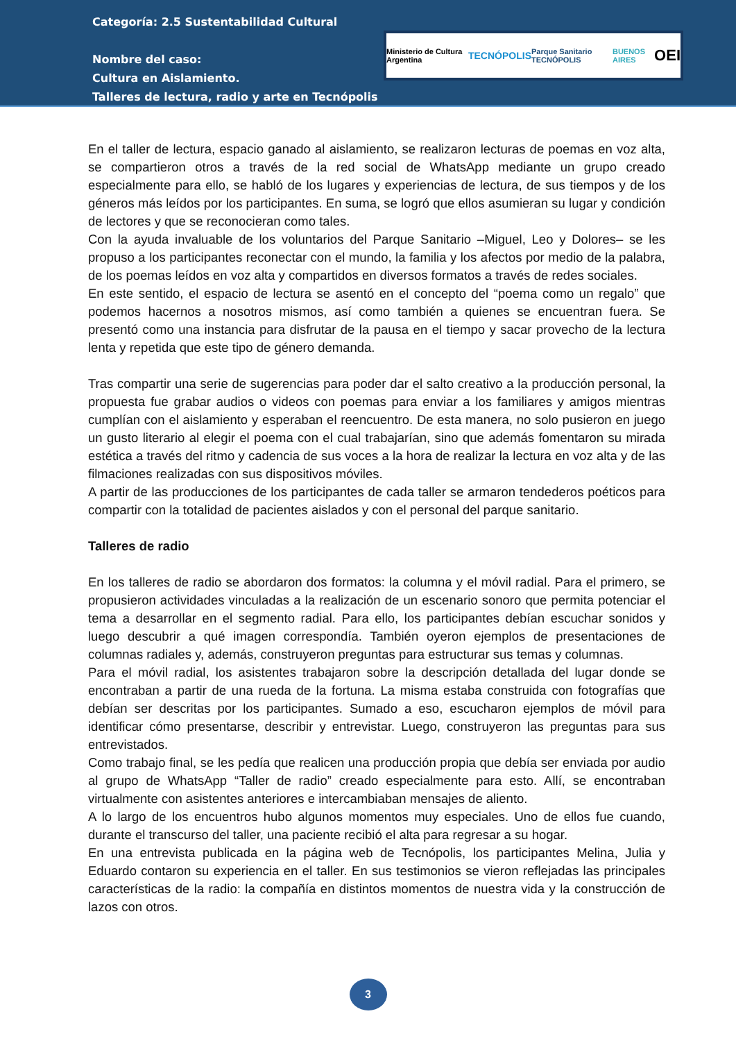Categoría: 2.5 Sustentabilidad Cultural
Nombre del caso:
Cultura en Aislamiento.
Talleres de lectura, radio y arte en Tecnópolis
Ministerio de Cultura Argentina TECNÓPOLIS Parque Sanitario TECNÓPOLIS BUENOS AIRES OEI
En el taller de lectura, espacio ganado al aislamiento, se realizaron lecturas de poemas en voz alta, se compartieron otros a través de la red social de WhatsApp mediante un grupo creado especialmente para ello, se habló de los lugares y experiencias de lectura, de sus tiempos y de los géneros más leídos por los participantes. En suma, se logró que ellos asumieran su lugar y condición de lectores y que se reconocieran como tales.
Con la ayuda invaluable de los voluntarios del Parque Sanitario –Miguel, Leo y Dolores– se les propuso a los participantes reconectar con el mundo, la familia y los afectos por medio de la palabra, de los poemas leídos en voz alta y compartidos en diversos formatos a través de redes sociales.
En este sentido, el espacio de lectura se asentó en el concepto del “poema como un regalo” que podemos hacernos a nosotros mismos, así como también a quienes se encuentran fuera. Se presentó como una instancia para disfrutar de la pausa en el tiempo y sacar provecho de la lectura lenta y repetida que este tipo de género demanda.
Tras compartir una serie de sugerencias para poder dar el salto creativo a la producción personal, la propuesta fue grabar audios o videos con poemas para enviar a los familiares y amigos mientras cumplían con el aislamiento y esperaban el reencuentro. De esta manera, no solo pusieron en juego un gusto literario al elegir el poema con el cual trabajarían, sino que además fomentaron su mirada estética a través del ritmo y cadencia de sus voces a la hora de realizar la lectura en voz alta y de las filmaciones realizadas con sus dispositivos móviles.
A partir de las producciones de los participantes de cada taller se armaron tendederos poéticos para compartir con la totalidad de pacientes aislados y con el personal del parque sanitario.
Talleres de radio
En los talleres de radio se abordaron dos formatos: la columna y el móvil radial. Para el primero, se propusieron actividades vinculadas a la realización de un escenario sonoro que permita potenciar el tema a desarrollar en el segmento radial. Para ello, los participantes debían escuchar sonidos y luego descubrir a qué imagen correspondía. También oyeron ejemplos de presentaciones de columnas radiales y, además, construyeron preguntas para estructurar sus temas y columnas.
Para el móvil radial, los asistentes trabajaron sobre la descripción detallada del lugar donde se encontraban a partir de una rueda de la fortuna. La misma estaba construida con fotografías que debían ser descritas por los participantes. Sumado a eso, escucharon ejemplos de móvil para identificar cómo presentarse, describir y entrevistar. Luego, construyeron las preguntas para sus entrevistados.
Como trabajo final, se les pedía que realicen una producción propia que debía ser enviada por audio al grupo de WhatsApp “Taller de radio” creado especialmente para esto. Allí, se encontraban virtualmente con asistentes anteriores e intercambiaban mensajes de aliento.
A lo largo de los encuentros hubo algunos momentos muy especiales. Uno de ellos fue cuando, durante el transcurso del taller, una paciente recibió el alta para regresar a su hogar.
En una entrevista publicada en la página web de Tecnópolis, los participantes Melina, Julia y Eduardo contaron su experiencia en el taller. En sus testimonios se vieron reflejadas las principales características de la radio: la compañía en distintos momentos de nuestra vida y la construcción de lazos con otros.
3